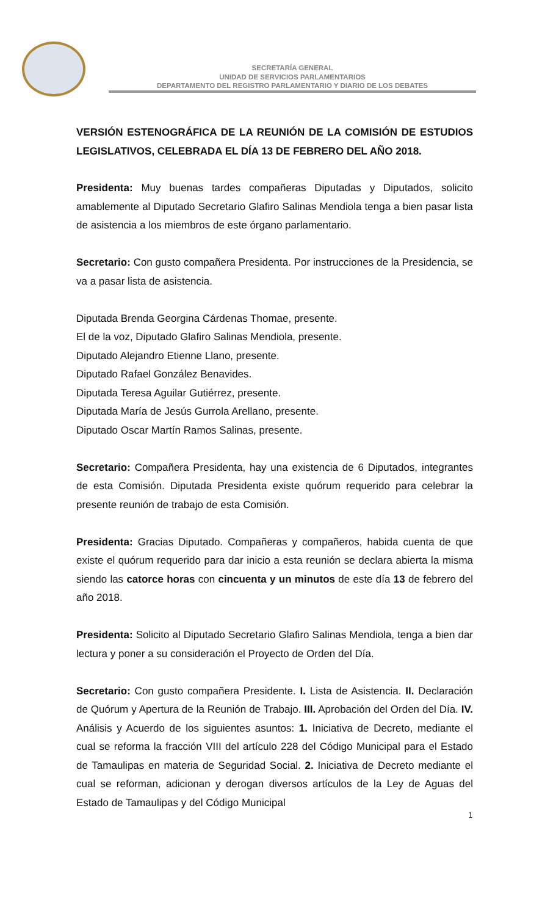SECRETARÍA GENERAL
UNIDAD DE SERVICIOS PARLAMENTARIOS
DEPARTAMENTO DEL REGISTRO PARLAMENTARIO Y DIARIO DE LOS DEBATES
VERSIÓN ESTENOGRÁFICA DE LA REUNIÓN DE LA COMISIÓN DE ESTUDIOS LEGISLATIVOS, CELEBRADA EL DÍA 13 DE FEBRERO DEL AÑO 2018.
Presidenta: Muy buenas tardes compañeras Diputadas y Diputados, solicito amablemente al Diputado Secretario Glafiro Salinas Mendiola tenga a bien pasar lista de asistencia a los miembros de este órgano parlamentario.
Secretario: Con gusto compañera Presidenta. Por instrucciones de la Presidencia, se va a pasar lista de asistencia.
Diputada Brenda Georgina Cárdenas Thomae, presente.
El de la voz, Diputado Glafiro Salinas Mendiola, presente.
Diputado Alejandro Etienne Llano, presente.
Diputado Rafael González Benavides.
Diputada Teresa Aguilar Gutiérrez, presente.
Diputada María de Jesús Gurrola Arellano, presente.
Diputado Oscar Martín Ramos Salinas, presente.
Secretario: Compañera Presidenta, hay una existencia de 6 Diputados, integrantes de esta Comisión. Diputada Presidenta existe quórum requerido para celebrar la presente reunión de trabajo de esta Comisión.
Presidenta: Gracias Diputado. Compañeras y compañeros, habida cuenta de que existe el quórum requerido para dar inicio a esta reunión se declara abierta la misma siendo las catorce horas con cincuenta y un minutos de este día 13 de febrero del año 2018.
Presidenta: Solicito al Diputado Secretario Glafiro Salinas Mendiola, tenga a bien dar lectura y poner a su consideración el Proyecto de Orden del Día.
Secretario: Con gusto compañera Presidente. I. Lista de Asistencia. II. Declaración de Quórum y Apertura de la Reunión de Trabajo. III. Aprobación del Orden del Día. IV. Análisis y Acuerdo de los siguientes asuntos: 1. Iniciativa de Decreto, mediante el cual se reforma la fracción VIII del artículo 228 del Código Municipal para el Estado de Tamaulipas en materia de Seguridad Social. 2. Iniciativa de Decreto mediante el cual se reforman, adicionan y derogan diversos artículos de la Ley de Aguas del Estado de Tamaulipas y del Código Municipal
1